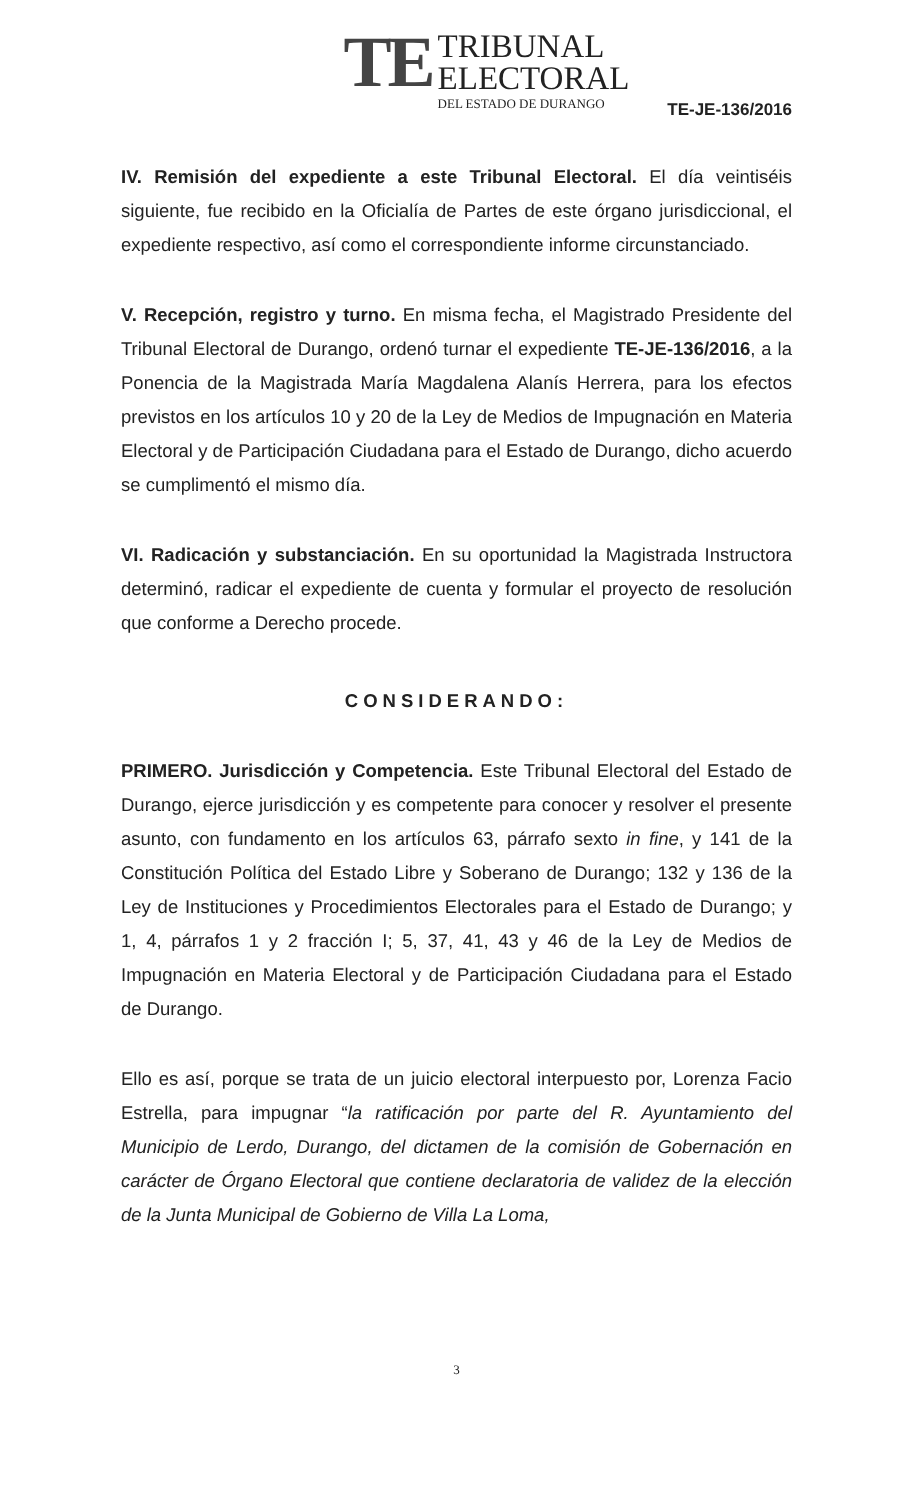TE
TRIBUNAL
ELECTORAL
DEL ESTADO DE DURANGO
TE-JE-136/2016
IV. Remisión del expediente a este Tribunal Electoral. El día veintiséis siguiente, fue recibido en la Oficialía de Partes de este órgano jurisdiccional, el expediente respectivo, así como el correspondiente informe circunstanciado.
V. Recepción, registro y turno. En misma fecha, el Magistrado Presidente del Tribunal Electoral de Durango, ordenó turnar el expediente TE-JE-136/2016, a la Ponencia de la Magistrada María Magdalena Alanís Herrera, para los efectos previstos en los artículos 10 y 20 de la Ley de Medios de Impugnación en Materia Electoral y de Participación Ciudadana para el Estado de Durango, dicho acuerdo se cumplimentó el mismo día.
VI. Radicación y substanciación. En su oportunidad la Magistrada Instructora determinó, radicar el expediente de cuenta y formular el proyecto de resolución que conforme a Derecho procede.
CONSIDERANDO:
PRIMERO. Jurisdicción y Competencia. Este Tribunal Electoral del Estado de Durango, ejerce jurisdicción y es competente para conocer y resolver el presente asunto, con fundamento en los artículos 63, párrafo sexto in fine, y 141 de la Constitución Política del Estado Libre y Soberano de Durango; 132 y 136 de la Ley de Instituciones y Procedimientos Electorales para el Estado de Durango; y 1, 4, párrafos 1 y 2 fracción I; 5, 37, 41, 43 y 46 de la Ley de Medios de Impugnación en Materia Electoral y de Participación Ciudadana para el Estado de Durango.
Ello es así, porque se trata de un juicio electoral interpuesto por, Lorenza Facio Estrella, para impugnar “la ratificación por parte del R. Ayuntamiento del Municipio de Lerdo, Durango, del dictamen de la comisión de Gobernación en carácter de Órgano Electoral que contiene declaratoria de validez de la elección de la Junta Municipal de Gobierno de Villa La Loma,
3